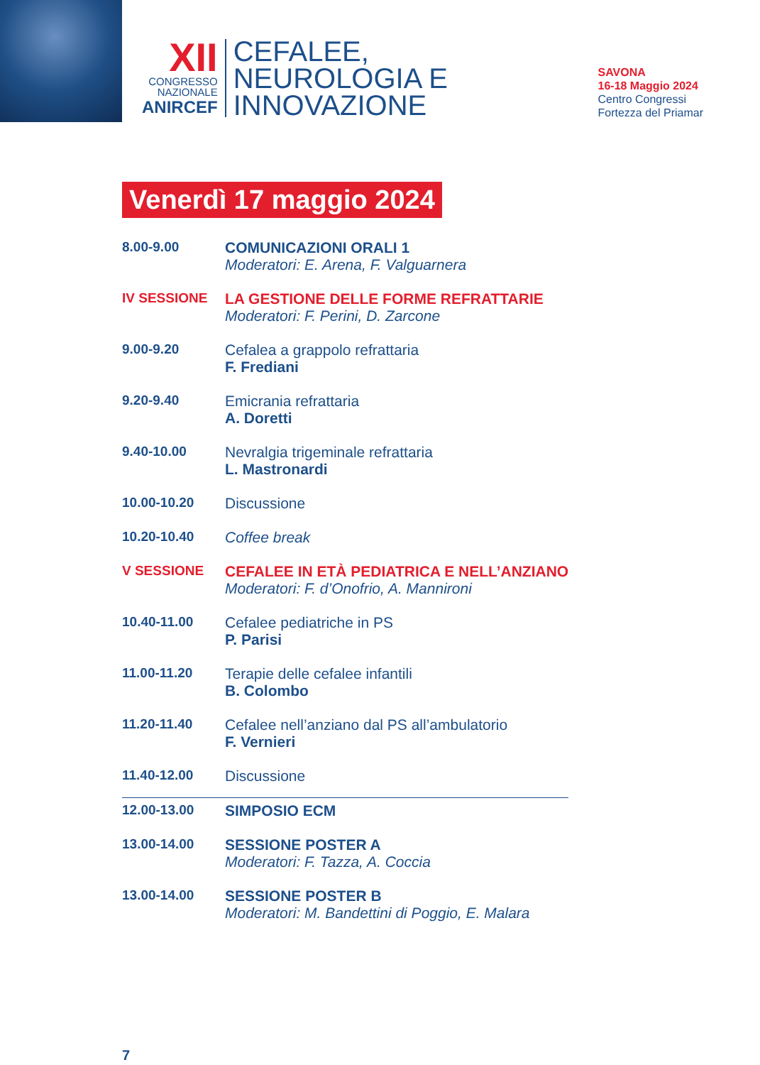XII
CONGRESSO
NAZIONALE
ANIRCEF
CEFALEE,
NEUROLOGIA E
INNOVAZIONE
SAVONA
16-18 Maggio 2024
Centro Congressi
Fortezza del Priamar
Venerdì 17 maggio 2024
| 8.00-9.00 | COMUNICAZIONI ORALI 1 Moderatori: E. Arena, F. Valguarnera |
| IV SESSIONE | LA GESTIONE DELLE FORME REFRATTARIE Moderatori: F. Perini, D. Zarcone |
| 9.00-9.20 | Cefalea a grappolo refrattaria F. Frediani |
| 9.20-9.40 | Emicrania refrattaria A. Doretti |
| 9.40-10.00 | Nevralgia trigeminale refrattaria L. Mastronardi |
| 10.00-10.20 | Discussione |
| 10.20-10.40 | Coffee break |
| V SESSIONE | CEFALEE IN ETÀ PEDIATRICA E NELL’ANZIANO Moderatori: F. d’Onofrio, A. Mannironi |
| 10.40-11.00 | Cefalee pediatriche in PS P. Parisi |
| 11.00-11.20 | Terapie delle cefalee infantili B. Colombo |
| 11.20-11.40 | Cefalee nell’anziano dal PS all’ambulatorio F. Vernieri |
| 11.40-12.00 | Discussione |
| 12.00-13.00 | SIMPOSIO ECM |
| 13.00-14.00 | SESSIONE POSTER A Moderatori: F. Tazza, A. Coccia |
| 13.00-14.00 | SESSIONE POSTER B Moderatori: M. Bandettini di Poggio, E. Malara |
7